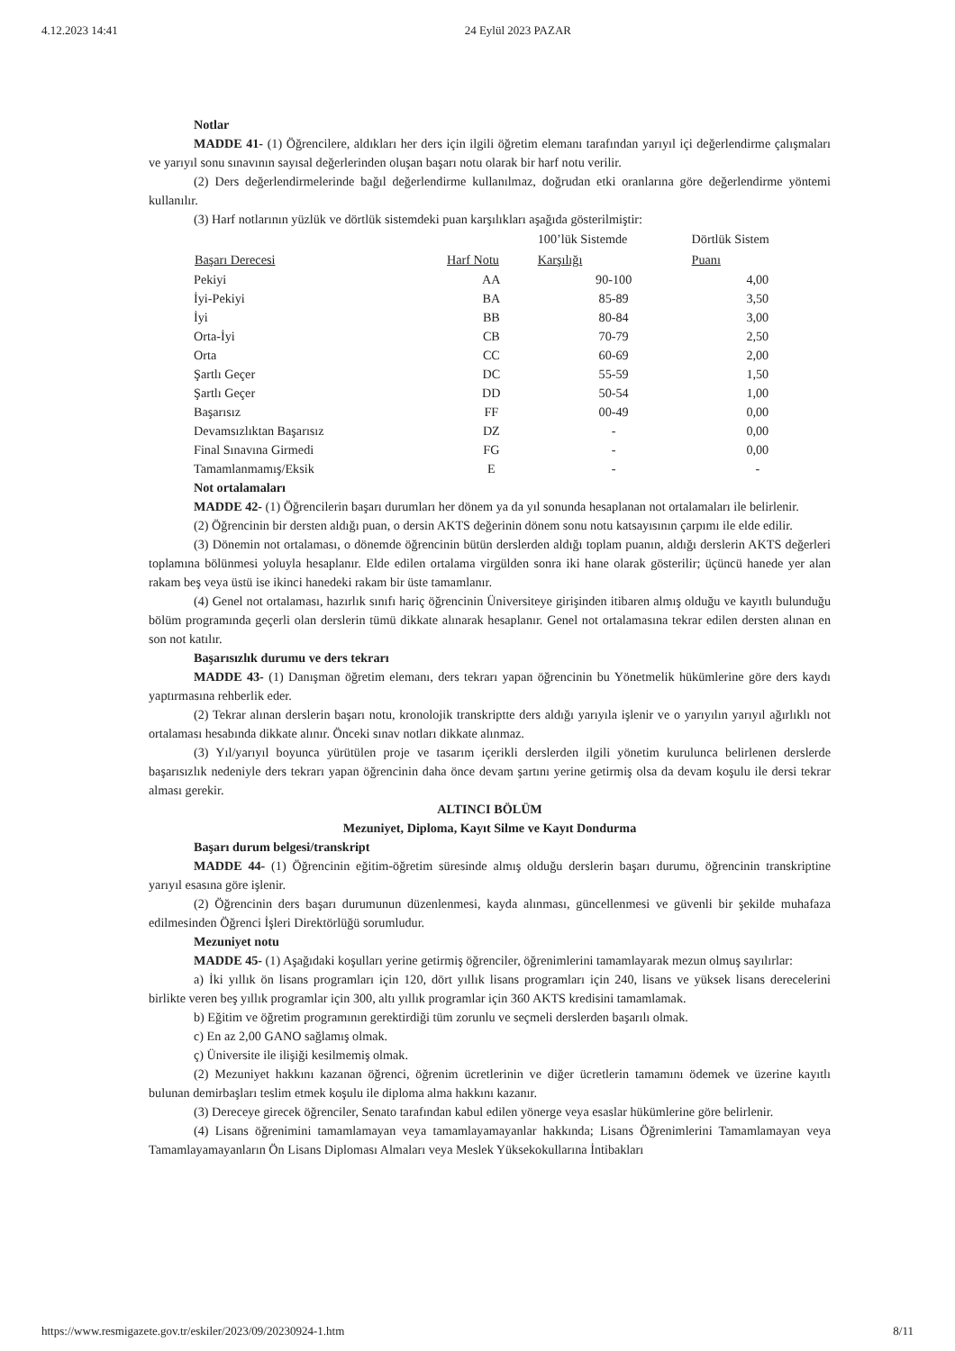4.12.2023 14:41 24 Eylül 2023 PAZAR
Notlar
MADDE 41- (1) Öğrencilere, aldıkları her ders için ilgili öğretim elemanı tarafından yarıyıl içi değerlendirme çalışmaları ve yarıyıl sonu sınavının sayısal değerlerinden oluşan başarı notu olarak bir harf notu verilir.
(2) Ders değerlendirmelerinde bağıl değerlendirme kullanılmaz, doğrudan etki oranlarına göre değerlendirme yöntemi kullanılır.
(3) Harf notlarının yüzlük ve dörtlük sistemdeki puan karşılıkları aşağıda gösterilmiştir:
| | | 100’lük Sistemde | Dörtlük Sistem |
| --- | --- | --- | --- |
| Başarı Derecesi | Harf Notu | Karşılığı | Puanı |
| Pekiyi | AA | 90-100 | 4,00 |
| İyi-Pekiyi | BA | 85-89 | 3,50 |
| İyi | BB | 80-84 | 3,00 |
| Orta-İyi | CB | 70-79 | 2,50 |
| Orta | CC | 60-69 | 2,00 |
| Şartlı Geçer | DC | 55-59 | 1,50 |
| Şartlı Geçer | DD | 50-54 | 1,00 |
| Başarısız | FF | 00-49 | 0,00 |
| Devamsızlıktan Başarısız | DZ | - | 0,00 |
| Final Sınavına Girmedi | FG | - | 0,00 |
| Tamamlanmamış/Eksik | E | - | - |
Not ortalamaları
MADDE 42- (1) Öğrencilerin başarı durumları her dönem ya da yıl sonunda hesaplanan not ortalamaları ile belirlenir.
(2) Öğrencinin bir dersten aldığı puan, o dersin AKTS değerinin dönem sonu notu katsayısının çarpımı ile elde edilir.
(3) Dönemin not ortalaması, o dönemde öğrencinin bütün derslerden aldığı toplam puanın, aldığı derslerin AKTS değerleri toplamına bölünmesi yoluyla hesaplanır. Elde edilen ortalama virgülden sonra iki hane olarak gösterilir; üçüncü hanede yer alan rakam beş veya üstü ise ikinci hanedeki rakam bir üste tamamlanır.
(4) Genel not ortalaması, hazırlık sınıfı hariç öğrencinin Üniversiteye girişinden itibaren almış olduğu ve kayıtlı bulunduğu bölüm programında geçerli olan derslerin tümü dikkate alınarak hesaplanır. Genel not ortalamasına tekrar edilen dersten alınan en son not katılır.
Başarısızlık durumu ve ders tekrarı
MADDE 43- (1) Danışman öğretim elemanı, ders tekrarı yapan öğrencinin bu Yönetmelik hükümlerine göre ders kaydı yaptırmasına rehberlik eder.
(2) Tekrar alınan derslerin başarı notu, kronolojik transkriptte ders aldığı yarıyıla işlenir ve o yarıyılın yarıyıl ağırlıklı not ortalaması hesabında dikkate alınır. Önceki sınav notları dikkate alınmaz.
(3) Yıl/yarıyıl boyunca yürütülen proje ve tasarım içerikli derslerden ilgili yönetim kurulunca belirlenen derslerde başarısızlık nedeniyle ders tekrarı yapan öğrencinin daha önce devam şartını yerine getirmiş olsa da devam koşulu ile dersi tekrar alması gerekir.
ALTINCI BÖLÜM
Mezuniyet, Diploma, Kayıt Silme ve Kayıt Dondurma
Başarı durum belgesi/transkript
MADDE 44- (1) Öğrencinin eğitim-öğretim süresinde almış olduğu derslerin başarı durumu, öğrencinin transkriptine yarıyıl esasına göre işlenir.
(2) Öğrencinin ders başarı durumunun düzenlenmesi, kayda alınması, güncellenmesi ve güvenli bir şekilde muhafaza edilmesinden Öğrenci İşleri Direktörlüğü sorumludur.
Mezuniyet notu
MADDE 45- (1) Aşağıdaki koşulları yerine getirmiş öğrenciler, öğrenimlerini tamamlayarak mezun olmuş sayılırlar:
a) İki yıllık ön lisans programları için 120, dört yıllık lisans programları için 240, lisans ve yüksek lisans derecelerini birlikte veren beş yıllık programlar için 300, altı yıllık programlar için 360 AKTS kredisini tamamlamak.
b) Eğitim ve öğretim programının gerektirdiği tüm zorunlu ve seçmeli derslerden başarılı olmak.
c) En az 2,00 GANO sağlamış olmak.
ç) Üniversite ile ilişiği kesilmemiş olmak.
(2) Mezuniyet hakkını kazanan öğrenci, öğrenim ücretlerinin ve diğer ücretlerin tamamını ödemek ve üzerine kayıtlı bulunan demirbaşları teslim etmek koşulu ile diploma alma hakkını kazanır.
(3) Dereceye girecek öğrenciler, Senato tarafından kabul edilen yönerge veya esaslar hükümlerine göre belirlenir.
(4) Lisans öğrenimini tamamlamayan veya tamamlayamayanlar hakkında; Lisans Öğrenimlerini Tamamlamayan veya Tamamlayamayanların Ön Lisans Diploması Almaları veya Meslek Yüksekokullarına İntibakları
https://www.resmigazete.gov.tr/eskiler/2023/09/20230924-1.htm 8/11